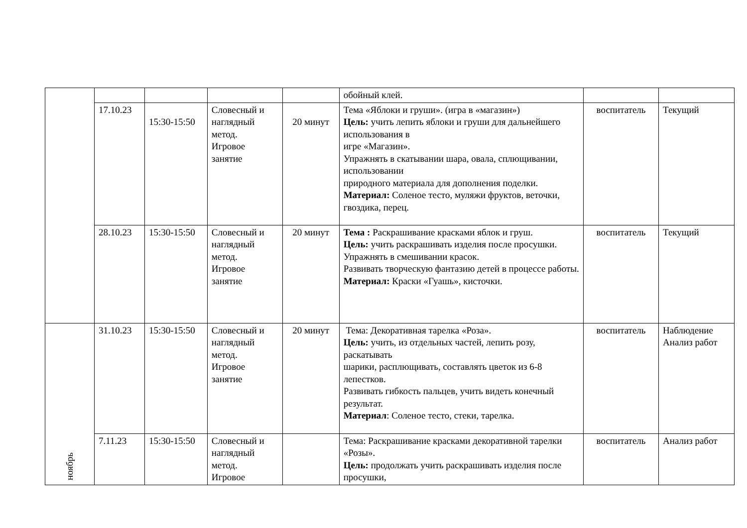| | | | | | обойный клей. | | |
| | 17.10.23 | 15:30-15:50 | Словесный и наглядный метод. Игровое занятие | 20 минут | Тема «Яблоки и груши». (игра в «магазин») Цель: учить лепить яблоки и груши для дальнейшего использования в игре «Магазин». Упражнять в скатывании шара, овала, сплющивании, использовании природного материала для дополнения поделки. Материал: Соленое тесто, муляжи фруктов, веточки, гвоздика, перец. | воспитатель | Текущий |
| | 28.10.23 | 15:30-15:50 | Словесный и наглядный метод. Игровое занятие | 20 минут | Тема : Раскрашивание красками яблок и груш. Цель: учить раскрашивать изделия после просушки. Упражнять в смешивании красок. Развивать творческую фантазию детей в процессе работы. Материал: Краски «Гуашь», кисточки. | воспитатель | Текущий |
| ноябрь | 31.10.23 | 15:30-15:50 | Словесный и наглядный метод. Игровое занятие | 20 минут | Тема: Декоративная тарелка «Роза». Цель: учить, из отдельных частей, лепить розу, раскатывать шарики, расплющивать, составлять цветок из 6-8 лепестков. Развивать гибкость пальцев, учить видеть конечный результат. Материал : Соленое тесто, стеки, тарелка. | воспитатель | Наблюдение Анализ работ |
| | 7.11.23 | 15:30-15:50 | Словесный и наглядный метод. Игровое | | Тема: Раскрашивание красками декоративной тарелки «Розы». Цель: продолжать учить раскрашивать изделия после просушки, | воспитатель | Анализ работ |